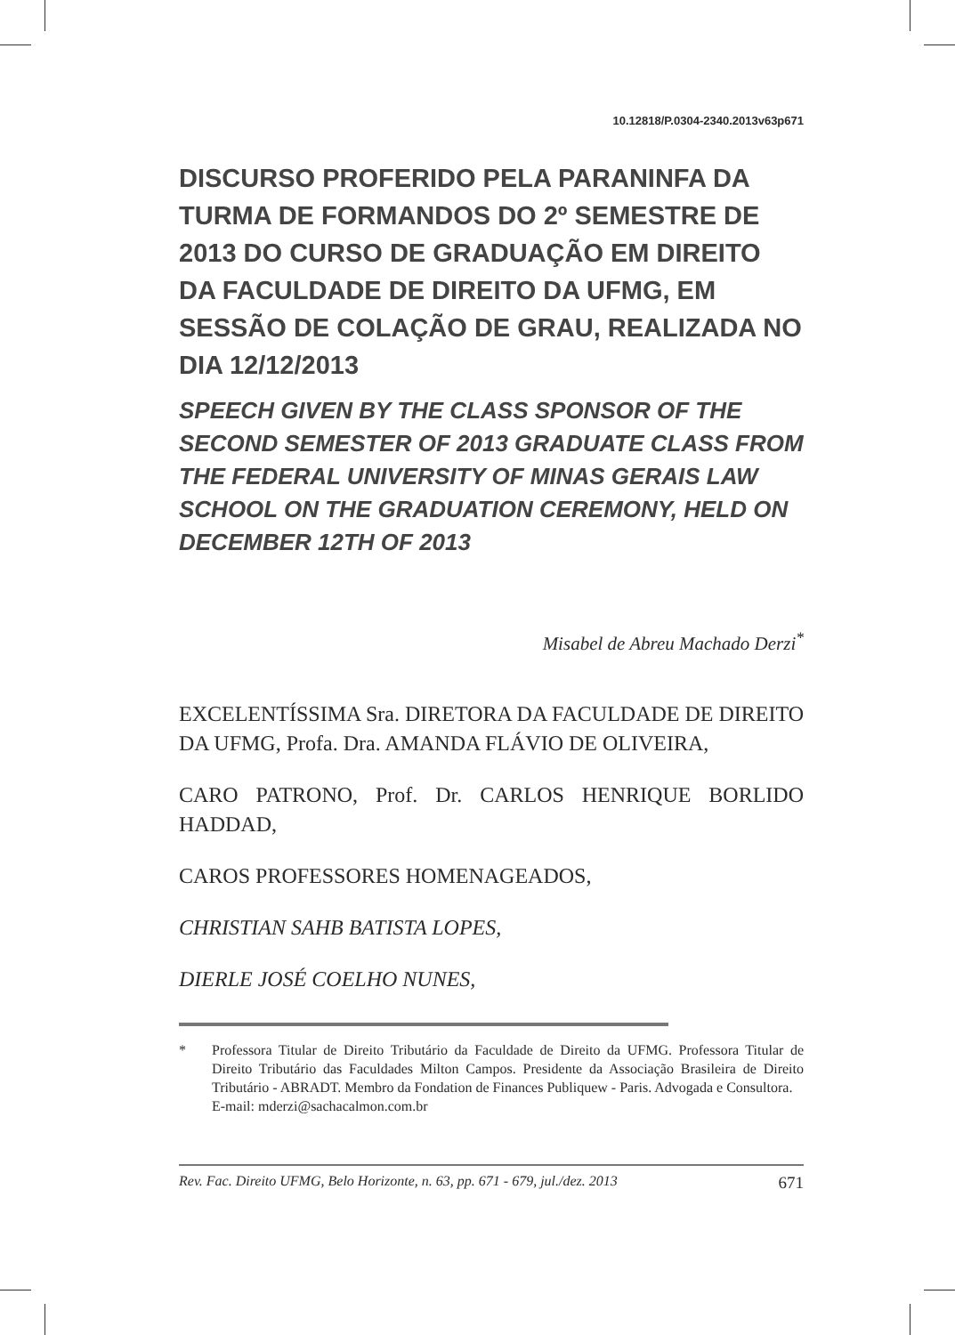10.12818/P.0304-2340.2013v63p671
DISCURSO PROFERIDO PELA PARANINFA DA TURMA DE FORMANDOS DO 2º SEMESTRE DE 2013 DO CURSO DE GRADUAÇÃO EM DIREITO DA FACULDADE DE DIREITO DA UFMG, EM SESSÃO DE COLAÇÃO DE GRAU, REALIZADA NO DIA 12/12/2013
SPEECH GIVEN BY THE CLASS SPONSOR OF THE SECOND SEMESTER OF 2013 GRADUATE CLASS FROM THE FEDERAL UNIVERSITY OF MINAS GERAIS LAW SCHOOL ON THE GRADUATION CEREMONY, HELD ON DECEMBER 12TH OF 2013
Misabel de Abreu Machado Derzi<sup>*</sup>
EXCELENTÍSSIMA Sra. DIRETORA DA FACULDADE DE DIREITO DA UFMG, Profa. Dra. AMANDA FLÁVIO DE OLIVEIRA,
CARO PATRONO, Prof. Dr. CARLOS HENRIQUE BORLIDO HADDAD,
CAROS PROFESSORES HOMENAGEADOS,
CHRISTIAN SAHB BATISTA LOPES,
DIERLE JOSÉ COELHO NUNES,
* Professora Titular de Direito Tributário da Faculdade de Direito da UFMG. Professora Titular de Direito Tributário das Faculdades Milton Campos. Presidente da Associação Brasileira de Direito Tributário - ABRADT. Membro da Fondation de Finances Publiquew - Paris. Advogada e Consultora.
E-mail: mderzi@sachacalmon.com.br
Rev. Fac. Direito UFMG, Belo Horizonte, n. 63, pp. 671 - 679, jul./dez. 2013 671